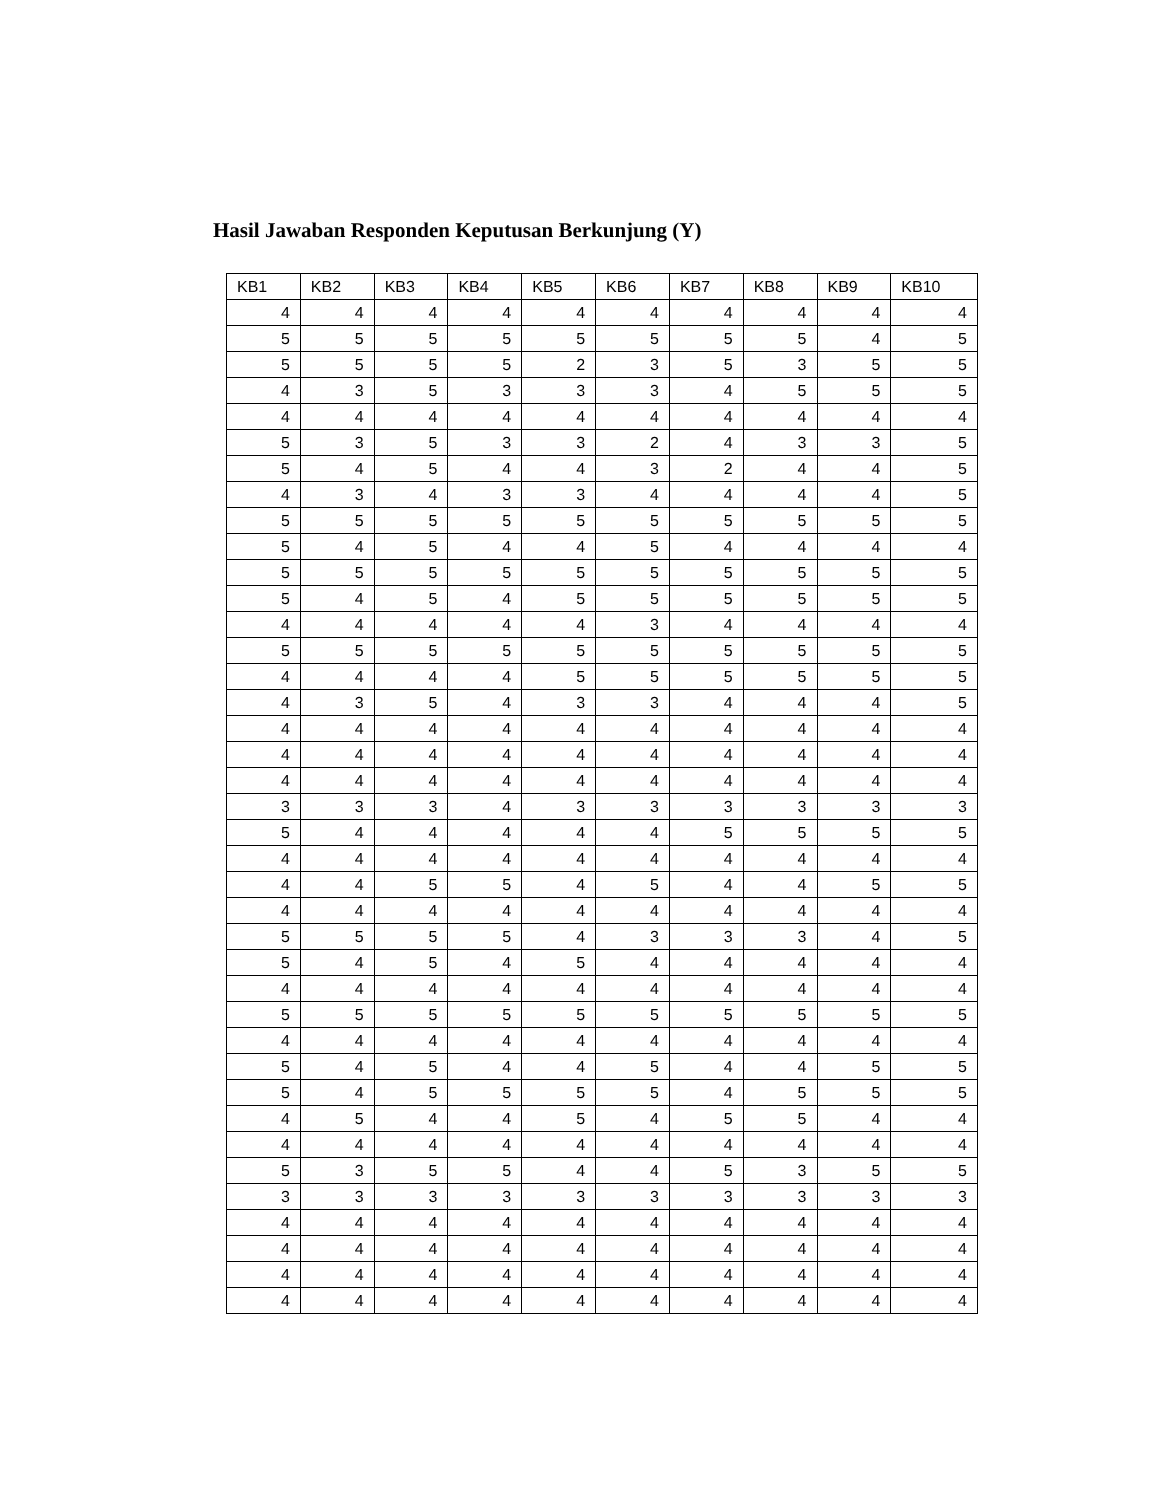Hasil Jawaban Responden Keputusan Berkunjung (Y)
| KB1 | KB2 | KB3 | KB4 | KB5 | KB6 | KB7 | KB8 | KB9 | KB10 |
| --- | --- | --- | --- | --- | --- | --- | --- | --- | --- |
| 4 | 4 | 4 | 4 | 4 | 4 | 4 | 4 | 4 | 4 |
| 5 | 5 | 5 | 5 | 5 | 5 | 5 | 5 | 4 | 5 |
| 5 | 5 | 5 | 5 | 2 | 3 | 5 | 3 | 5 | 5 |
| 4 | 3 | 5 | 3 | 3 | 3 | 4 | 5 | 5 | 5 |
| 4 | 4 | 4 | 4 | 4 | 4 | 4 | 4 | 4 | 4 |
| 5 | 3 | 5 | 3 | 3 | 2 | 4 | 3 | 3 | 5 |
| 5 | 4 | 5 | 4 | 4 | 3 | 2 | 4 | 4 | 5 |
| 4 | 3 | 4 | 3 | 3 | 4 | 4 | 4 | 4 | 5 |
| 5 | 5 | 5 | 5 | 5 | 5 | 5 | 5 | 5 | 5 |
| 5 | 4 | 5 | 4 | 4 | 5 | 4 | 4 | 4 | 4 |
| 5 | 5 | 5 | 5 | 5 | 5 | 5 | 5 | 5 | 5 |
| 5 | 4 | 5 | 4 | 5 | 5 | 5 | 5 | 5 | 5 |
| 4 | 4 | 4 | 4 | 4 | 3 | 4 | 4 | 4 | 4 |
| 5 | 5 | 5 | 5 | 5 | 5 | 5 | 5 | 5 | 5 |
| 4 | 4 | 4 | 4 | 5 | 5 | 5 | 5 | 5 | 5 |
| 4 | 3 | 5 | 4 | 3 | 3 | 4 | 4 | 4 | 5 |
| 4 | 4 | 4 | 4 | 4 | 4 | 4 | 4 | 4 | 4 |
| 4 | 4 | 4 | 4 | 4 | 4 | 4 | 4 | 4 | 4 |
| 4 | 4 | 4 | 4 | 4 | 4 | 4 | 4 | 4 | 4 |
| 3 | 3 | 3 | 4 | 3 | 3 | 3 | 3 | 3 | 3 |
| 5 | 4 | 4 | 4 | 4 | 4 | 5 | 5 | 5 | 5 |
| 4 | 4 | 4 | 4 | 4 | 4 | 4 | 4 | 4 | 4 |
| 4 | 4 | 5 | 5 | 4 | 5 | 4 | 4 | 5 | 5 |
| 4 | 4 | 4 | 4 | 4 | 4 | 4 | 4 | 4 | 4 |
| 5 | 5 | 5 | 5 | 4 | 3 | 3 | 3 | 4 | 5 |
| 5 | 4 | 5 | 4 | 5 | 4 | 4 | 4 | 4 | 4 |
| 4 | 4 | 4 | 4 | 4 | 4 | 4 | 4 | 4 | 4 |
| 5 | 5 | 5 | 5 | 5 | 5 | 5 | 5 | 5 | 5 |
| 4 | 4 | 4 | 4 | 4 | 4 | 4 | 4 | 4 | 4 |
| 5 | 4 | 5 | 4 | 4 | 5 | 4 | 4 | 5 | 5 |
| 5 | 4 | 5 | 5 | 5 | 5 | 4 | 5 | 5 | 5 |
| 4 | 5 | 4 | 4 | 5 | 4 | 5 | 5 | 4 | 4 |
| 4 | 4 | 4 | 4 | 4 | 4 | 4 | 4 | 4 | 4 |
| 5 | 3 | 5 | 5 | 4 | 4 | 5 | 3 | 5 | 5 |
| 3 | 3 | 3 | 3 | 3 | 3 | 3 | 3 | 3 | 3 |
| 4 | 4 | 4 | 4 | 4 | 4 | 4 | 4 | 4 | 4 |
| 4 | 4 | 4 | 4 | 4 | 4 | 4 | 4 | 4 | 4 |
| 4 | 4 | 4 | 4 | 4 | 4 | 4 | 4 | 4 | 4 |
| 4 | 4 | 4 | 4 | 4 | 4 | 4 | 4 | 4 | 4 |